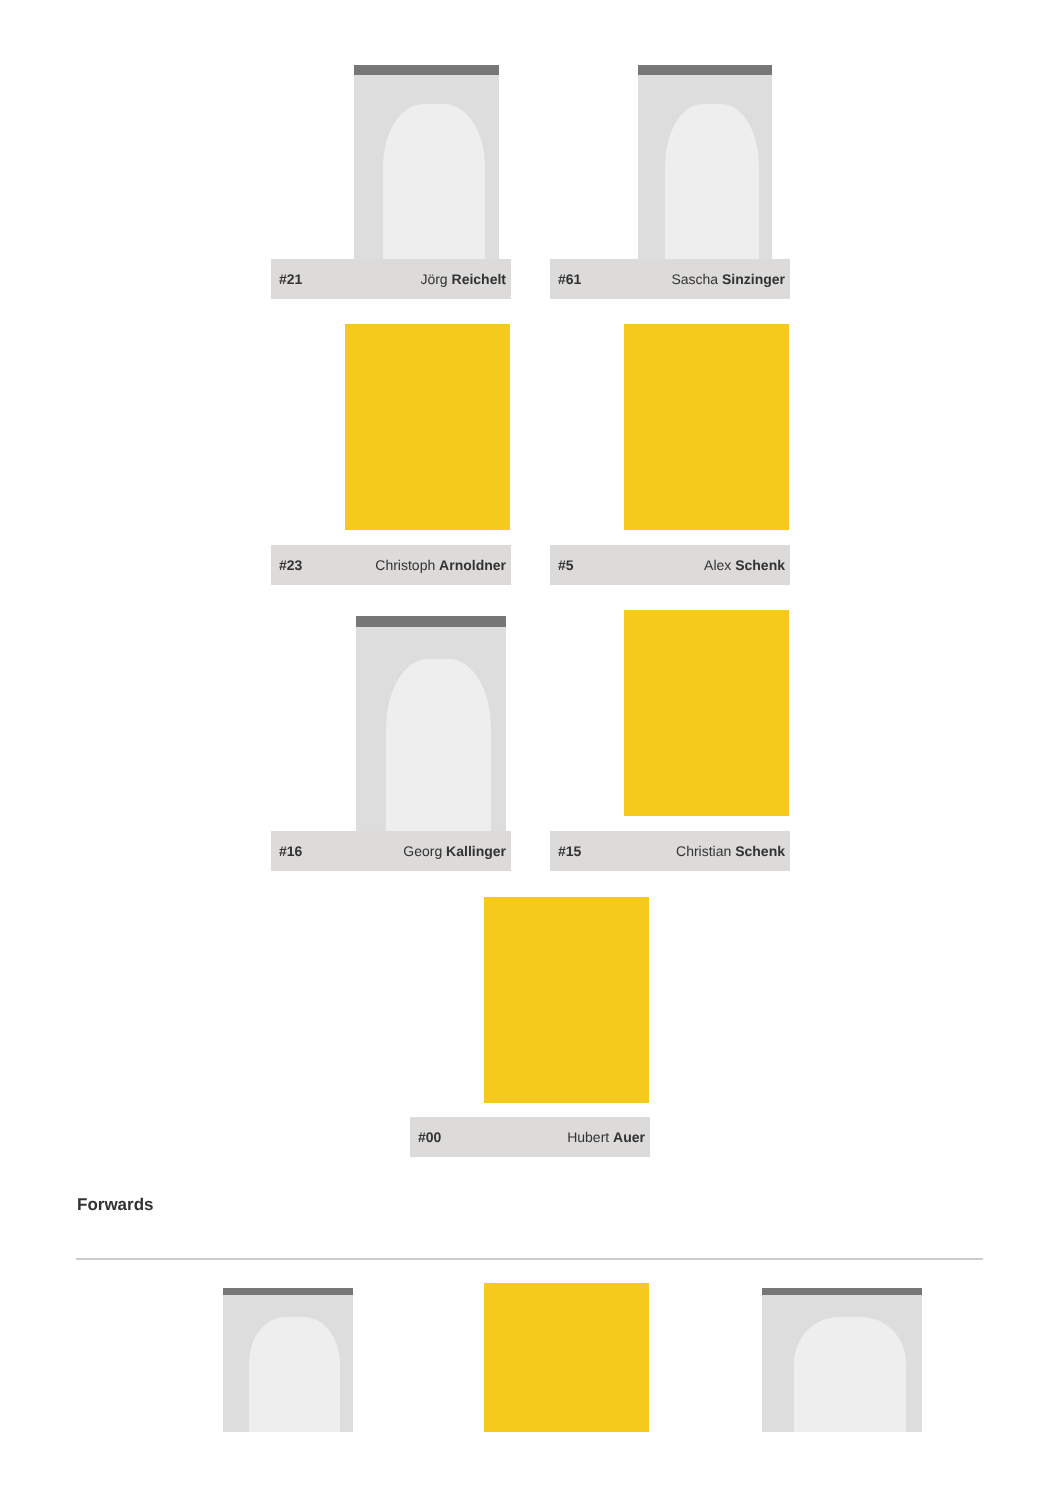#21 Jörg Reichelt #61 Sascha Sinzinger
#23 Christoph Arnoldner #5 Alex Schenk
#16 Georg Kallinger #15 Christian Schenk
#00 Hubert Auer
Forwards